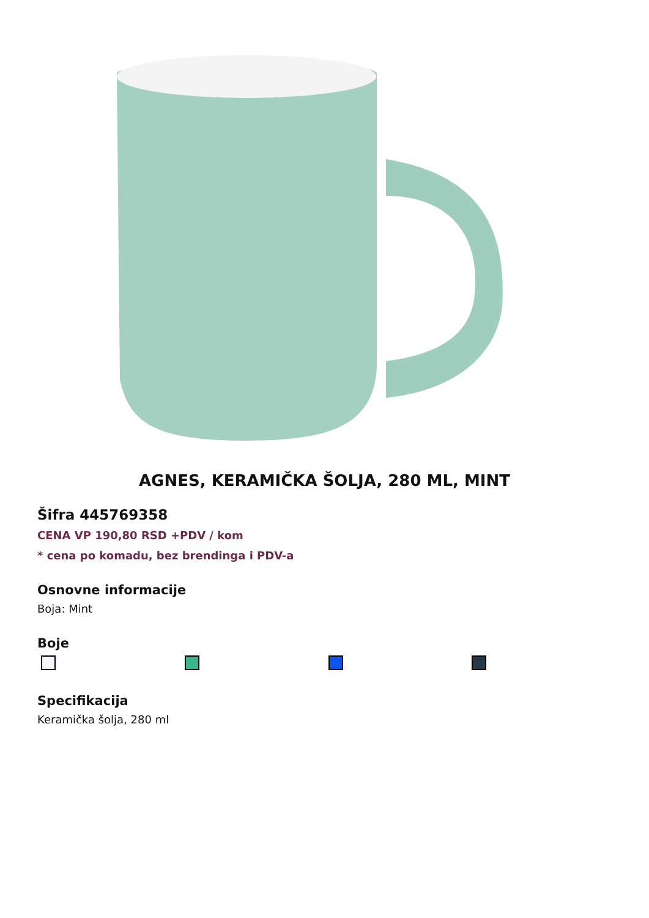AGNES, KERAMIČKA ŠOLJA, 280 ML, MINT
Šifra 445769358
CENA VP 190,80 RSD +PDV / kom
* cena po komadu, bez brendinga i PDV-a
Osnovne informacije
Boja: Mint
Boje
Specifikacija
Keramička šolja, 280 ml